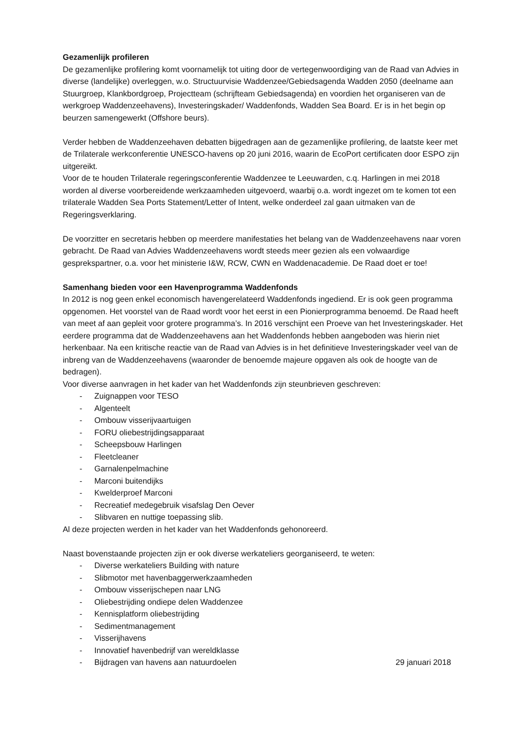Gezamenlijk profileren
De gezamenlijke profilering komt voornamelijk tot uiting door de vertegenwoordiging van de Raad van Advies in diverse (landelijke) overleggen, w.o. Structuurvisie Waddenzee/Gebiedsagenda Wadden 2050 (deelname aan Stuurgroep, Klankbordgroep, Projectteam (schrijfteam Gebiedsagenda) en voordien het organiseren van de werkgroep Waddenzeehavens), Investeringskader/ Waddenfonds, Wadden Sea Board. Er is in het begin op beurzen samengewerkt (Offshore beurs).
Verder hebben de Waddenzeehaven debatten bijgedragen aan de gezamenlijke profilering, de laatste keer met de Trilaterale werkconferentie UNESCO-havens op 20 juni 2016, waarin de EcoPort certificaten door ESPO zijn uitgereikt.
Voor de te houden Trilaterale regeringsconferentie Waddenzee te Leeuwarden, c.q. Harlingen in mei 2018 worden al diverse voorbereidende werkzaamheden uitgevoerd, waarbij o.a. wordt ingezet om te komen tot een trilaterale Wadden Sea Ports Statement/Letter of Intent, welke onderdeel zal gaan uitmaken van de Regeringsverklaring.
De voorzitter en secretaris hebben op meerdere manifestaties het belang van de Waddenzeehavens naar voren gebracht. De Raad van Advies Waddenzeehavens wordt steeds meer gezien als een volwaardige gesprekspartner, o.a. voor het ministerie I&W, RCW, CWN en Waddenacademie. De Raad doet er toe!
Samenhang bieden voor een Havenprogramma Waddenfonds
In 2012 is nog geen enkel economisch havengerelateerd Waddenfonds ingediend. Er is ook geen programma opgenomen. Het voorstel van de Raad wordt voor het eerst in een Pionierprogramma benoemd. De Raad heeft van meet af aan gepleit voor grotere programma’s. In 2016 verschijnt een Proeve van het Investeringskader. Het eerdere programma dat de Waddenzeehavens aan het Waddenfonds hebben aangeboden was hierin niet herkenbaar. Na een kritische reactie van de Raad van Advies is in het definitieve Investeringskader veel van de inbreng van de Waddenzeehavens (waaronder de benoemde majeure opgaven als ook de hoogte van de bedragen).
Voor diverse aanvragen in het kader van het Waddenfonds zijn steunbrieven geschreven:
- Zuignappen voor TESO
- Algenteelt
- Ombouw visserijvaartuigen
- FORU oliebestrijdingsapparaat
- Scheepsbouw Harlingen
- Fleetcleaner
- Garnalenpelmachine
- Marconi buitendijks
- Kwelderproef Marconi
- Recreatief medegebruik visafslag Den Oever
- Slibvaren en nuttige toepassing slib.
Al deze projecten werden in het kader van het Waddenfonds gehonoreerd.
Naast bovenstaande projecten zijn er ook diverse werkateliers georganiseerd, te weten:
- Diverse werkateliers Building with nature
- Slibmotor met havenbaggerwerkzaamheden
- Ombouw visserijschepen naar LNG
- Oliebestrijding ondiepe delen Waddenzee
- Kennisplatform oliebestrijding
- Sedimentmanagement
- Visserijhavens
- Innovatief havenbedrijf van wereldklasse
- Bijdragen van havens aan natuurdoelen 29 januari 2018